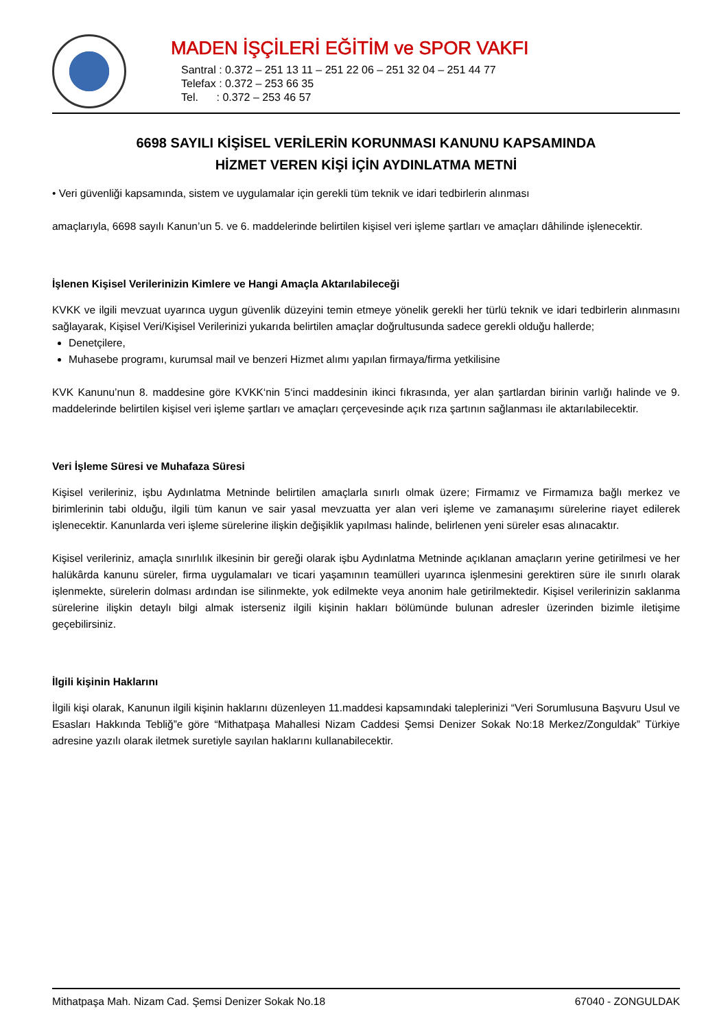MADEN İŞÇİLERİ EĞİTİM ve SPOR VAKFI
Santral : 0.372 – 251 13 11 – 251 22 06 – 251 32 04 – 251 44 77
Telefax : 0.372 – 253 66 35
Tel. : 0.372 – 253 46 57
6698 SAYILI KİŞİSEL VERİLERİN KORUNMASI KANUNU KAPSAMINDA
HİZMET VEREN KİŞİ İÇİN AYDINLATMA METNİ
• Veri güvenliği kapsamında, sistem ve uygulamalar için gerekli tüm teknik ve idari tedbirlerin alınması
amaçlarıyla, 6698 sayılı Kanun’un 5. ve 6. maddelerinde belirtilen kişisel veri işleme şartları ve amaçları dâhilinde işlenecektir.
İşlenen Kişisel Verilerinizin Kimlere ve Hangi Amaçla Aktarılabileceği
KVKK ve ilgili mevzuat uyarınca uygun güvenlik düzeyini temin etmeye yönelik gerekli her türlü teknik ve idari tedbirlerin alınmasını sağlayarak, Kişisel Veri/Kişisel Verilerinizi yukarıda belirtilen amaçlar doğrultusunda sadece gerekli olduğu hallerde;
Denetçilere,
Muhasebe programı, kurumsal mail ve benzeri Hizmet alımı yapılan firmaya/firma yetkilisine
KVK Kanunu’nun 8. maddesine göre KVKK‘nin 5‘inci maddesinin ikinci fıkrasında, yer alan şartlardan birinin varlığı halinde ve 9. maddelerinde belirtilen kişisel veri işleme şartları ve amaçları çerçevesinde açık rıza şartının sağlanması ile aktarılabilecektir.
Veri İşleme Süresi ve Muhafaza Süresi
Kişisel verileriniz, işbu Aydınlatma Metninde belirtilen amaçlarla sınırlı olmak üzere; Firmamız ve Firmamıza bağlı merkez ve birimlerinin tabi olduğu, ilgili tüm kanun ve sair yasal mevzuatta yer alan veri işleme ve zamanaşımı sürelerine riayet edilerek işlenecektir. Kanunlarda veri işleme sürelerine ilişkin değişiklik yapılması halinde, belirlenen yeni süreler esas alınacaktır.
Kişisel verileriniz, amaçla sınırlılık ilkesinin bir gereği olarak işbu Aydınlatma Metninde açıklanan amaçların yerine getirilmesi ve her halükârda kanunu süreler, firma uygulamaları ve ticari yaşamının teamülleri uyarınca işlenmesini gerektiren süre ile sınırlı olarak işlenmekte, sürelerin dolması ardından ise silinmekte, yok edilmekte veya anonim hale getirilmektedir. Kişisel verilerinizin saklanma sürelerine ilişkin detaylı bilgi almak isterseniz ilgili kişinin hakları bölümünde bulunan adresler üzerinden bizimle iletişime geçebilirsiniz.
İlgili kişinin Haklarını
İlgili kişi olarak, Kanunun ilgili kişinin haklarını düzenleyen 11.maddesi kapsamındaki taleplerinizi “Veri Sorumlusuna Başvuru Usul ve Esasları Hakkında Tebliğ”e göre “Mithatpaşa Mahallesi Nizam Caddesi Şemsi Denizer Sokak No:18 Merkez/Zonguldak” Türkiye adresine yazılı olarak iletmek suretiyle sayılan haklarını kullanabilecektir.
Mithatpaşa Mah. Nizam Cad. Şemsi Denizer Sokak No.18 67040 - ZONGULDAK